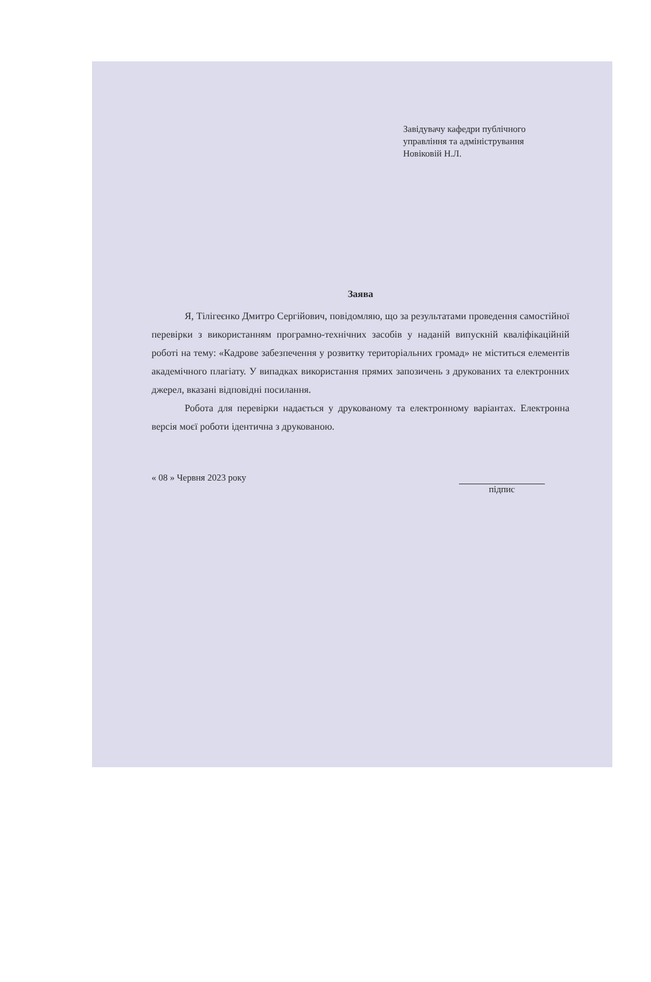Завідувачу кафедри публічного
управління та адміністрування
Новіковій Н.Л.
Заява
Я, Тілігеєнко Дмитро Сергійович, повідомляю, що за результатами проведення самостійної перевірки з використанням програмно-технічних засобів у наданій випускній кваліфікаційній роботі на тему: «Кадрове забезпечення у розвитку територіальних громад» не міститься елементів академічного плагіату. У випадках використання прямих запозичень з друкованих та електронних джерел, вказані відповідні посилання.
Робота для перевірки надається у друкованому та електронному варіантах. Електронна версія моєї роботи ідентична з друкованою.
« 08 » Червня 2023 року підпис